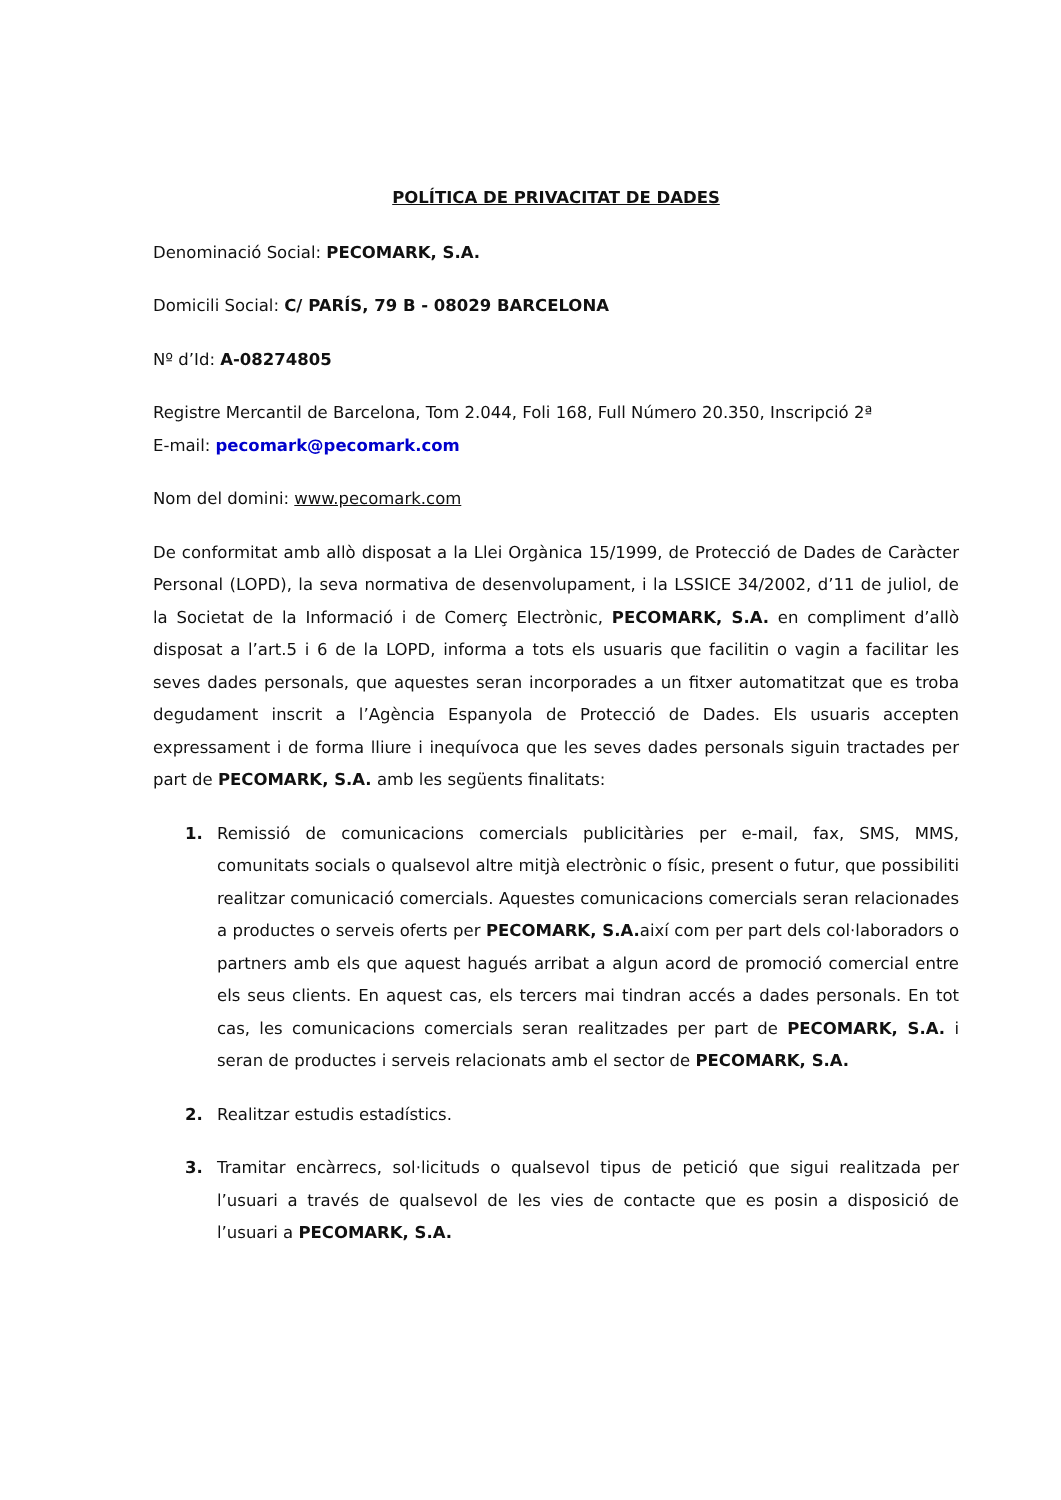POLÍTICA DE PRIVACITAT DE DADES
Denominació Social: PECOMARK, S.A.
Domicili Social: C/ PARÍS, 79 B - 08029 BARCELONA
Nº d’Id: A-08274805
Registre Mercantil de Barcelona, Tom 2.044, Foli 168, Full Número 20.350, Inscripció 2ª
E-mail: pecomark@pecomark.com
Nom del domini: www.pecomark.com
De conformitat amb allò disposat a la Llei Orgànica 15/1999, de Protecció de Dades de Caràcter Personal (LOPD), la seva normativa de desenvolupament, i la LSSICE 34/2002, d’11 de juliol, de la Societat de la Informació i de Comerç Electrònic, PECOMARK, S.A. en compliment d’allò disposat a l’art.5 i 6 de la LOPD, informa a tots els usuaris que facilitin o vagin a facilitar les seves dades personals, que aquestes seran incorporades a un fitxer automatitzat que es troba degudament inscrit a l’Agència Espanyola de Protecció de Dades. Els usuaris accepten expressament i de forma lliure i inequívoca que les seves dades personals siguin tractades per part de PECOMARK, S.A. amb les següents finalitats:
1. Remissió de comunicacions comercials publicitàries per e-mail, fax, SMS, MMS, comunitats socials o qualsevol altre mitjà electrònic o físic, present o futur, que possibiliti realitzar comunicació comercials. Aquestes comunicacions comercials seran relacionades a productes o serveis oferts per PECOMARK, S.A. així com per part dels col·laboradors o partners amb els que aquest hagués arribat a algun acord de promoció comercial entre els seus clients. En aquest cas, els tercers mai tindran accés a dades personals. En tot cas, les comunicacions comercials seran realitzades per part de PECOMARK, S.A. i seran de productes i serveis relacionats amb el sector de PECOMARK, S.A.
2. Realitzar estudis estadístics.
3. Tramitar encàrrecs, sol·licituds o qualsevol tipus de petició que sigui realitzada per l’usuari a través de qualsevol de les vies de contacte que es posin a disposició de l’usuari a PECOMARK, S.A.